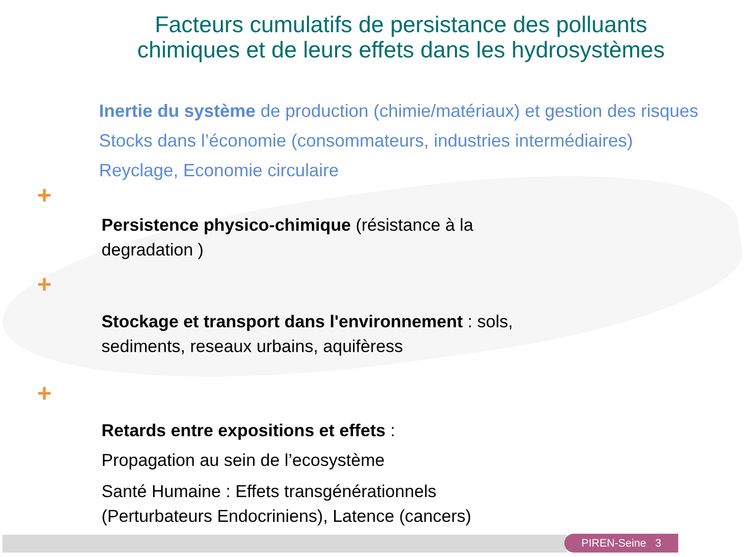Facteurs cumulatifs de persistance des polluants
chimiques et de leurs effets dans les hydrosystèmes
Inertie du système de production (chimie/matériaux) et gestion des risques
Stocks dans l’économie (consommateurs, industries intermédiaires)
Reyclage, Economie circulaire
+
Persistence physico-chimique (résistance à la
degradation )
+
Stockage et transport dans l'environnement : sols,
sediments, reseaux urbains, aquifèress
+
Retards entre expositions et effets :
Propagation au sein de l’ecosystème
Santé Humaine : Effets transgénérationnels
(Perturbateurs Endocriniens), Latence (cancers)
PIREN-Seine 3